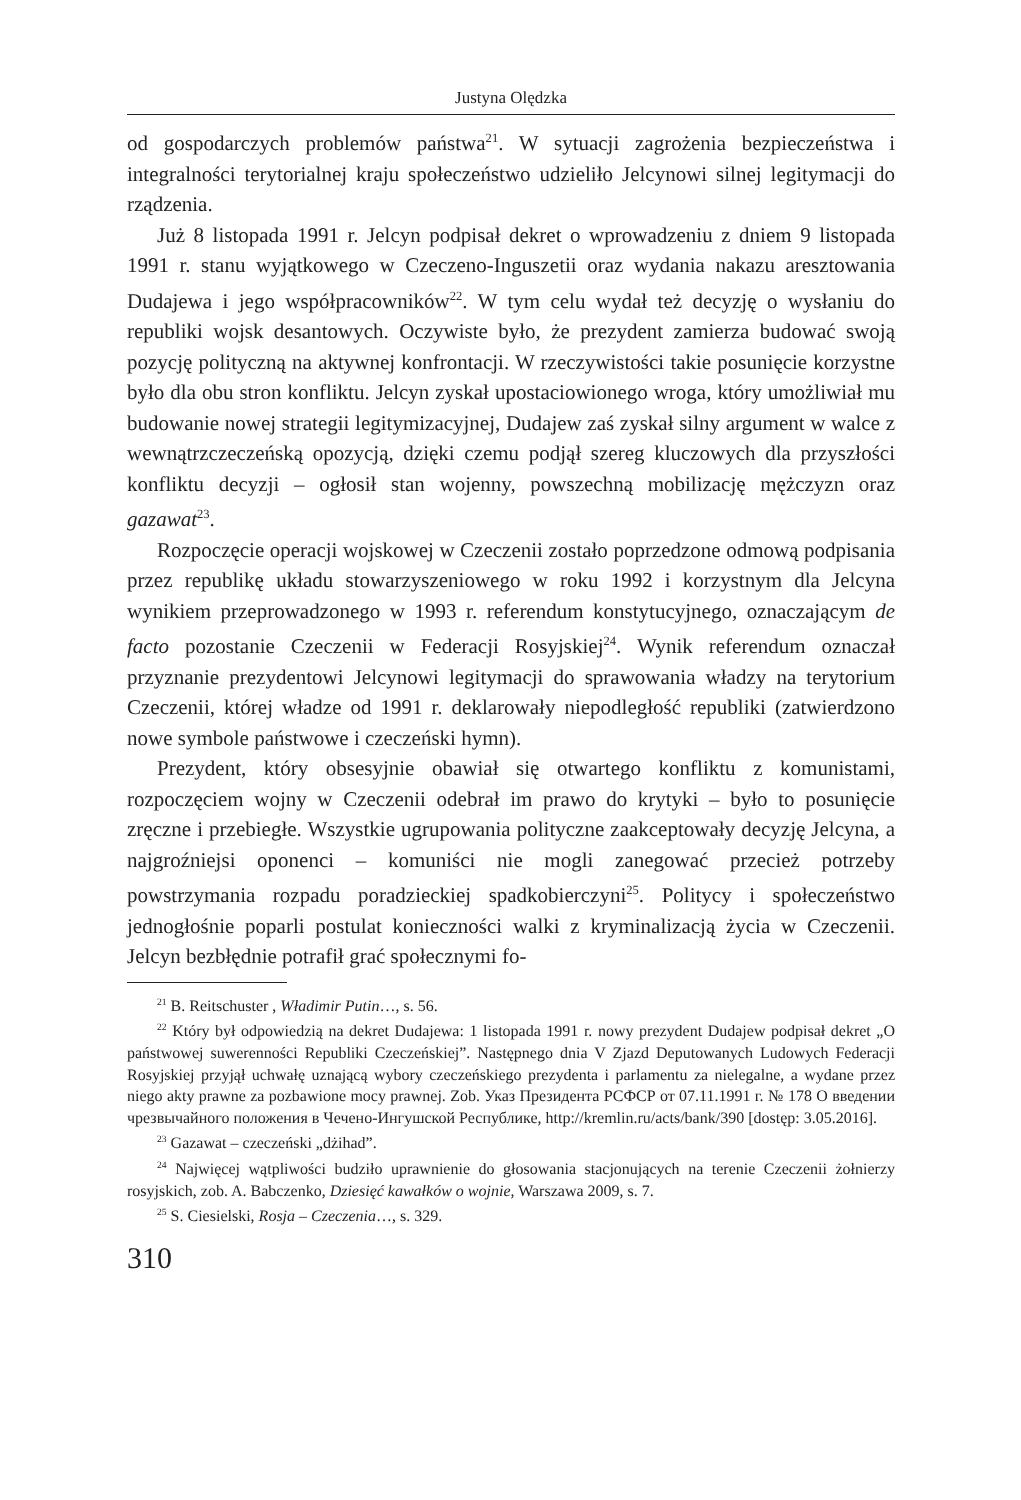Justyna Olędzka
od gospodarczych problemów państwa<sup>21</sup>. W sytuacji zagrożenia bezpieczeństwa i integralności terytorialnej kraju społeczeństwo udzieliło Jelcynowi silnej legitymacji do rządzenia.
Już 8 listopada 1991 r. Jelcyn podpisał dekret o wprowadzeniu z dniem 9 listopada 1991 r. stanu wyjątkowego w Czeczeno-Inguszetii oraz wydania nakazu aresztowania Dudajewa i jego współpracowników<sup>22</sup>. W tym celu wydał też decyzję o wysłaniu do republiki wojsk desantowych. Oczywiste było, że prezydent zamierza budować swoją pozycję polityczną na aktywnej konfrontacji. W rzeczywistości takie posunięcie korzystne było dla obu stron konfliktu. Jelcyn zyskał upostaciowionego wroga, który umożliwiał mu budowanie nowej strategii legitymizacyjnej, Dudajew zaś zyskał silny argument w walce z wewnątrzczeczeńską opozycją, dzięki czemu podjął szereg kluczowych dla przyszłości konfliktu decyzji – ogłosił stan wojenny, powszechną mobilizację mężczyzn oraz gazawat<sup>23</sup>.
Rozpoczęcie operacji wojskowej w Czeczenii zostało poprzedzone odmową podpisania przez republikę układu stowarzyszeniowego w roku 1992 i korzystnym dla Jelcyna wynikiem przeprowadzonego w 1993 r. referendum konstytucyjnego, oznaczającym de facto pozostanie Czeczenii w Federacji Rosyjskiej<sup>24</sup>. Wynik referendum oznaczał przyznanie prezydentowi Jelcynowi legitymacji do sprawowania władzy na terytorium Czeczenii, której władze od 1991 r. deklarowały niepodległość republiki (zatwierdzono nowe symbole państwowe i czeczeński hymn).
Prezydent, który obsesyjnie obawiał się otwartego konfliktu z komunistami, rozpoczęciem wojny w Czeczenii odebrał im prawo do krytyki – było to posunięcie zręczne i przebiegłe. Wszystkie ugrupowania polityczne zaakceptowały decyzję Jelcyna, a najgroźniejsi oponenci – komuniści nie mogli zanegować przecież potrzeby powstrzymania rozpadu poradzieckiej spadkobierczyni<sup>25</sup>. Politycy i społeczeństwo jednogłośnie poparli postulat konieczności walki z kryminalizacją życia w Czeczenii. Jelcyn bezbłędnie potrafił grać społecznymi fo-
<sup>21</sup> B. Reitschuster , Władimir Putin…, s. 56.
<sup>22</sup> Który był odpowiedzią na dekret Dudajewa: 1 listopada 1991 r. nowy prezydent Dudajew podpisał dekret „O państwowej suwerenności Republiki Czeczeńskiej”. Następnego dnia V Zjazd Deputowanych Ludowych Federacji Rosyjskiej przyjął uchwałę uznającą wybory czeczeńskiego prezydenta i parlamentu za nielegalne, a wydane przez niego akty prawne za pozbawione mocy prawnej. Zob. Указ Президента РСФСР от 07.11.1991 г. № 178 О введении чрезвычайного положения в Чечено-Ингушской Республике, http://kremlin.ru/acts/bank/390 [dostęp: 3.05.2016].
<sup>23</sup> Gazawat – czeczeński „dżihad”.
<sup>24</sup> Najwięcej wątpliwości budziło uprawnienie do głosowania stacjonujących na terenie Czeczenii żołnierzy rosyjskich, zob. A. Babczenko, Dziesięć kawałków o wojnie, Warszawa 2009, s. 7.
<sup>25</sup> S. Ciesielski, Rosja – Czeczenia…, s. 329.
310